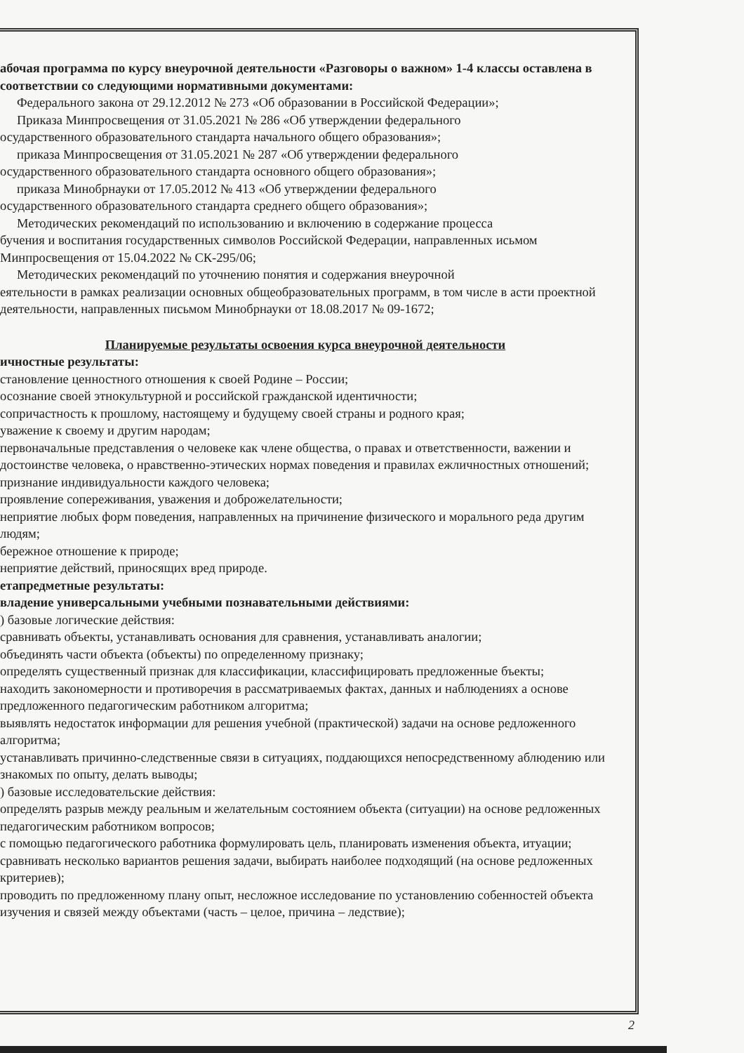абочая программа по курсу внеурочной деятельности «Разговоры о важном» 1-4 классы оставлена в соответствии со следующими нормативными документами:
Федерального закона от 29.12.2012 № 273 «Об образовании в Российской Федерации»;
Приказа Минпросвещения от 31.05.2021 № 286 «Об утверждении федерального
осударственного образовательного стандарта начального общего образования»;
приказа Минпросвещения от 31.05.2021 № 287 «Об утверждении федерального
осударственного образовательного стандарта основного общего образования»;
приказа Минобрнауки от 17.05.2012 № 413 «Об утверждении федерального
осударственного образовательного стандарта среднего общего образования»;
Методических рекомендаций по использованию и включению в содержание процесса
бучения и воспитания государственных символов Российской Федерации, направленных исьмом Минпросвещения от 15.04.2022 № СК-295/06;
Методических рекомендаций по уточнению понятия и содержания внеурочной
еятельности в рамках реализации основных общеобразовательных программ, в том числе в асти проектной деятельности, направленных письмом Минобрнауки от 18.08.2017 № 09-1672;
Планируемые результаты освоения курса внеурочной деятельности
ичностные результаты:
становление ценностного отношения к своей Родине – России;
осознание своей этнокультурной и российской гражданской идентичности;
сопричастность к прошлому, настоящему и будущему своей страны и родного края;
уважение к своему и другим народам;
первоначальные представления о человеке как члене общества, о правах и ответственности, важении и достоинстве человека, о нравственно-этических нормах поведения и правилах ежличностных отношений;
признание индивидуальности каждого человека;
проявление сопереживания, уважения и доброжелательности;
неприятие любых форм поведения, направленных на причинение физического и морального реда другим людям;
бережное отношение к природе;
неприятие действий, приносящих вред природе.
етапредметные результаты:
владение универсальными учебными познавательными действиями:
) базовые логические действия:
сравнивать объекты, устанавливать основания для сравнения, устанавливать аналогии;
объединять части объекта (объекты) по определенному признаку;
определять существенный признак для классификации, классифицировать предложенные бъекты;
находить закономерности и противоречия в рассматриваемых фактах, данных и наблюдениях а основе предложенного педагогическим работником алгоритма;
выявлять недостаток информации для решения учебной (практической) задачи на основе редложенного алгоритма;
устанавливать причинно-следственные связи в ситуациях, поддающихся непосредственному аблюдению или знакомых по опыту, делать выводы;
) базовые исследовательские действия:
определять разрыв между реальным и желательным состоянием объекта (ситуации) на основе редложенных педагогическим работником вопросов;
с помощью педагогического работника формулировать цель, планировать изменения объекта, итуации;
сравнивать несколько вариантов решения задачи, выбирать наиболее подходящий (на основе редложенных критериев);
проводить по предложенному плану опыт, несложное исследование по установлению собенностей объекта изучения и связей между объектами (часть – целое, причина – ледствие);
2